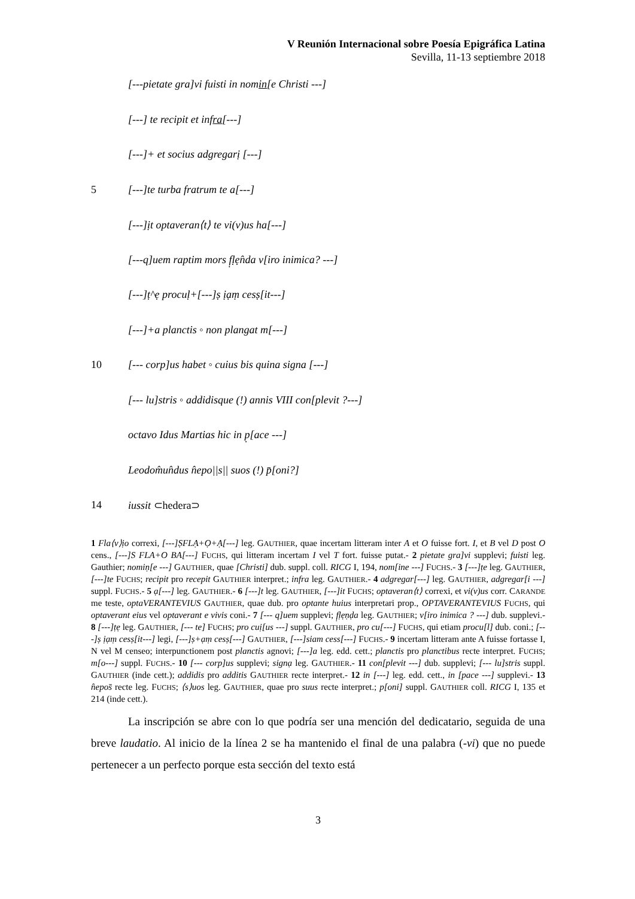V Reunión Internacional sobre Poesía Epigráfica Latina
Sevilla, 11-13 septiembre 2018
[---pietate gra]vi fuisti in nomin[e Christi ---]
[---] te recipit et infra[---]
[---]+ et socius adgregarị [---]
5 [---]te turba fratrum te a[---]
[---]ịt optaveran⟨t⟩ te vi(v)us ha[---]
[---q]uem raptim mors f̣ḷẹn̂da v[iro inimica? ---]
[---]ṭ^ẹ procuḷ+[---]ṣ ịạṃ cesṣ[it---]
[---]+a planctis ◦ non plangat m[---]
10 [--- corp]us habet ◦ cuius bis quina signa [---]
[--- lu]stris ◦ addidisque (!) annis VIII con[plevit ?---]
octavo Idus Martias hic in p̣[ace ---]
Leodom̂un̂dus n̂epo||s|| suos (!) p̄[oni?]
14 iussit ⊂hedera⊃
1 Fla⟨v⟩ịo correxi, [---]ṢFLẠ+Ọ+Ạ[---] leg. GAUTHIER, quae incertam litteram inter A et O fuisse fort. I, et B vel D post O cens., [---]S FLA+O BA[---] FUCHS, qui litteram incertam I vel T fort. fuisse putat.- 2 pietate gra]vi supplevi; fuisti leg. Gauthier; nomiṇ[e ---] GAUTHIER, quae [Christi] dub. suppl. coll. RICG I, 194, nom[ine ---] FUCHS.- 3 [---]ṭe leg. GAUTHIER, [---]te FUCHS; recipit pro recepit GAUTHIER interpret.; infra leg. GAUTHIER.- 4 adgregar[---] leg. GAUTHIER, adgregar[i ---] suppl. FUCHS.- 5 ạ[---] leg. GAUTHIER.- 6 [---]t leg. GAUTHIER, [---]it FUCHS; optaveran⟨t⟩ correxi, et vi(v)us corr. CARANDE me teste, optaVERANTEVIUS GAUTHIER, quae dub. pro optante huius interpretari prop., OPTAVERANTEVIUS FUCHS, qui optaverant eius vel optaverant e vivis coni.- 7 [--- q]uem supplevi; f̣ḷẹṇḍa leg. GAUTHIER; v[iro inimica ? ---] dub. supplevi.- 8 [---]ṭẹ leg. GAUTHIER, [--- te] FUCHS; pro cuị[us ---] suppl. GAUTHIER, pro cu[---] FUCHS, qui etiam procu[l] dub. coni.; [---]ṣ ịạṃ cesṣ[it---] legi, [---]ṣ+ạṃ cesṣ[---] GAUTHIER, [---]siam cess[---] FUCHS.- 9 incertam litteram ante A fuisse fortasse I, N vel M censeo; interpunctionem post planctis agnovi; [---]a leg. edd. cett.; planctis pro planctibus recte interpret. FUCHS; m[o---] suppl. FUCHS.- 10 [--- corp]us supplevi; signạ leg. GAUTHIER.- 11 con[plevit ---] dub. supplevi; [--- lu]stris suppl. GAUTHIER (inde cett.); addidis pro additis GAUTHIER recte interpret.- 12 in [---] leg. edd. cett., in [pace ---] supplevi.- 13 n̂epos̄ recte leg. FUCHS; ⟨s⟩uos leg. GAUTHIER, quae pro suus recte interpret.; p[oni] suppl. GAUTHIER coll. RICG I, 135 et 214 (inde cett.).
La inscripción se abre con lo que podría ser una mención del dedicatario, seguida de una breve laudatio. Al inicio de la línea 2 se ha mantenido el final de una palabra (-vi) que no puede pertenecer a un perfecto porque esta sección del texto está
3